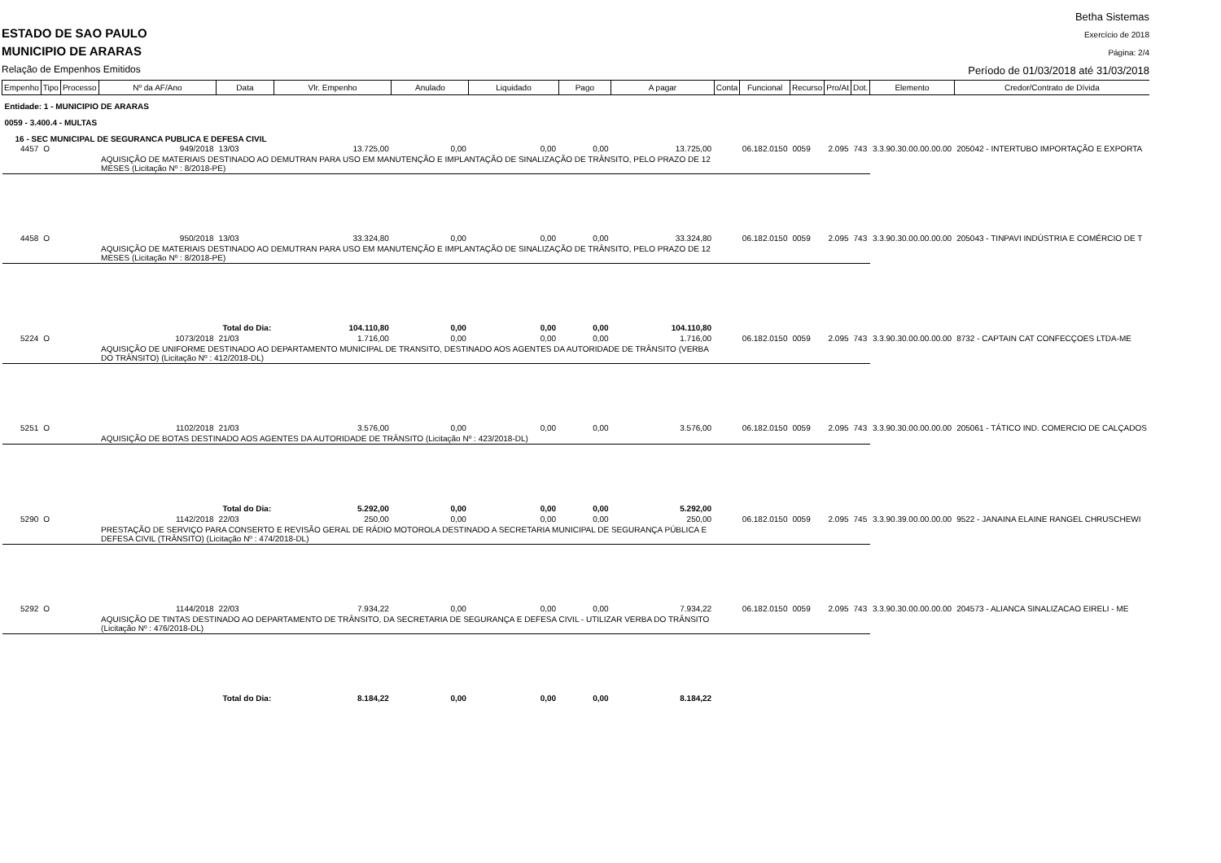ESTADO DE SAO PAULO
MUNICIPIO DE ARARAS
Relação de Empenhos Emitidos
Betha Sistemas
Exercício de 2018
Página: 2/4
Período de 01/03/2018 até 31/03/2018
| Empenho | Tipo | Processo | Nº da AF/Ano | Data | Vlr. Empenho | Anulado | Liquidado | Pago | A pagar | Conta | Funcional | Recurso | Pro/At | Dot. | Elemento | Credor/Contrato de Dívida |
| --- | --- | --- | --- | --- | --- | --- | --- | --- | --- | --- | --- | --- | --- | --- | --- | --- |
| Entidade: 1 - MUNICIPIO DE ARARAS | | | | | | | | | | | | | | | | |
| 0059 - 3.400.4 - MULTAS | | | | | | | | | | | | | | | | |
| 16 - SEC MUNICIPAL DE SEGURANCA PUBLICA E DEFESA CIVIL | | | | | | | | | | | | | | | | |
| 4457 | O | | 949/2018 | 13/03 | 13.725,00 | 0,00 | 0,00 | 0,00 | 13.725,00 | | 06.182.0150 | 0059 | 2.095 | 743 | 3.3.90.30.00.00.00.00 | 205042 - INTERTUBO IMPORTAÇÃO E EXPORTA |
| | | | AQUISIÇÃO DE MATERIAIS DESTINADO AO DEMUTRAN PARA USO EM MANUTENÇÃO E IMPLANTAÇÃO DE SINALIZAÇÃO DE TRÂNSITO, PELO PRAZO DE 12 MESES (Licitação Nº : 8/2018-PE) | | | | | | | | | | | | | |
| 4458 | O | | 950/2018 | 13/03 | 33.324,80 | 0,00 | 0,00 | 0,00 | 33.324,80 | | 06.182.0150 | 0059 | 2.095 | 743 | 3.3.90.30.00.00.00.00 | 205043 - TINPAVI INDÚSTRIA E COMÉRCIO DE T |
| | | | AQUISIÇÃO DE MATERIAIS DESTINADO AO DEMUTRAN PARA USO EM MANUTENÇÃO E IMPLANTAÇÃO DE SINALIZAÇÃO DE TRÂNSITO, PELO PRAZO DE 12 MESES (Licitação Nº : 8/2018-PE) | | | | | | | | | | | | | |
| | | | Total do Dia: | | 104.110,80 | 0,00 | 0,00 | 0,00 | 104.110,80 | | | | | | | |
| 5224 | O | | 1073/2018 | 21/03 | 1.716,00 | 0,00 | 0,00 | 0,00 | 1.716,00 | | 06.182.0150 | 0059 | 2.095 | 743 | 3.3.90.30.00.00.00.00 | 8732 - CAPTAIN CAT CONFECÇOES LTDA-ME |
| | | | AQUISIÇÃO DE UNIFORME DESTINADO AO DEPARTAMENTO MUNICIPAL DE TRANSITO, DESTINADO AOS AGENTES DA AUTORIDADE DE TRÂNSITO (VERBA DO TRÂNSITO) (Licitação Nº : 412/2018-DL) | | | | | | | | | | | | | |
| 5251 | O | | 1102/2018 | 21/03 | 3.576,00 | 0,00 | 0,00 | 0,00 | 3.576,00 | | 06.182.0150 | 0059 | 2.095 | 743 | 3.3.90.30.00.00.00.00 | 205061 - TÁTICO IND. COMERCIO DE CALÇADOS |
| | | | AQUISIÇÃO DE BOTAS DESTINADO AOS AGENTES DA AUTORIDADE DE TRÂNSITO (Licitação Nº : 423/2018-DL) | | | | | | | | | | | | | |
| | | | Total do Dia: | | 5.292,00 | 0,00 | 0,00 | 0,00 | 5.292,00 | | | | | | | |
| 5290 | O | | 1142/2018 | 22/03 | 250,00 | 0,00 | 0,00 | 0,00 | 250,00 | | 06.182.0150 | 0059 | 2.095 | 745 | 3.3.90.39.00.00.00.00 | 9522 - JANAINA ELAINE RANGEL CHRUSCHEWI |
| | | | PRESTAÇÃO DE SERVIÇO PARA CONSERTO E REVISÃO GERAL DE RÁDIO MOTOROLA DESTINADO A SECRETARIA MUNICIPAL DE SEGURANÇA PÚBLICA E DEFESA CIVIL (TRÂNSITO) (Licitação Nº : 474/2018-DL) | | | | | | | | | | | | | |
| 5292 | O | | 1144/2018 | 22/03 | 7.934,22 | 0,00 | 0,00 | 0,00 | 7.934,22 | | 06.182.0150 | 0059 | 2.095 | 743 | 3.3.90.30.00.00.00.00 | 204573 - ALIANCA SINALIZACAO EIRELI - ME |
| | | | AQUISIÇÃO DE TINTAS DESTINADO AO DEPARTAMENTO DE TRÂNSITO, DA SECRETARIA DE SEGURANÇA E DEFESA CIVIL - UTILIZAR VERBA DO TRÂNSITO (Licitação Nº : 476/2018-DL) | | | | | | | | | | | | | |
| | | | Total do Dia: | | 8.184,22 | 0,00 | 0,00 | 0,00 | 8.184,22 | | | | | | | |